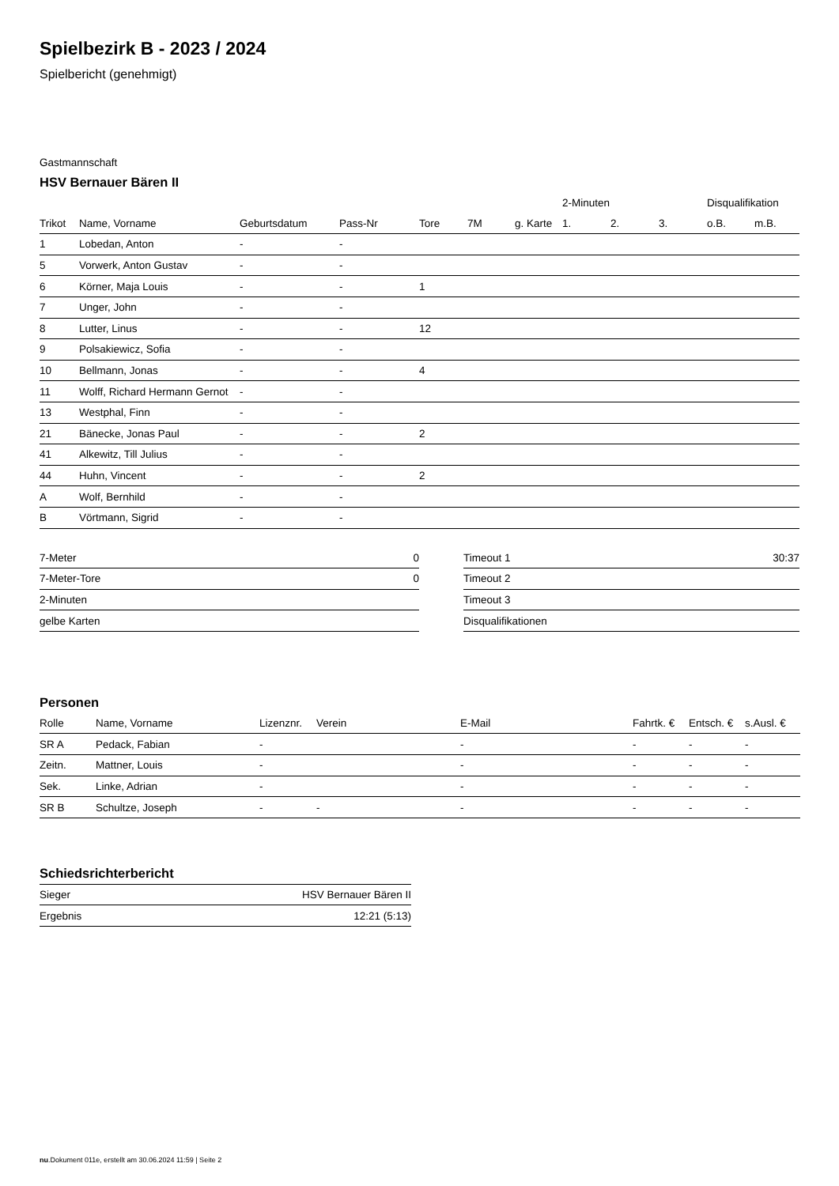Spielbezirk B - 2023 / 2024
Spielbericht (genehmigt)
Gastmannschaft
HSV Bernauer Bären II
| | | | | | | | 2-Minuten | | | Disqualifikation | |
| Trikot | Name, Vorname | Geburtsdatum | Pass-Nr | Tore | 7M | g. Karte | 1. | 2. | 3. | o.B. | m.B. |
| 1 | Lobedan, Anton | - | - | | | | | | | | |
| 5 | Vorwerk, Anton Gustav | - | - | | | | | | | | |
| 6 | Körner, Maja Louis | - | - | 1 | | | | | | | |
| 7 | Unger, John | - | - | | | | | | | | |
| 8 | Lutter, Linus | - | - | 12 | | | | | | | |
| 9 | Polsakiewicz, Sofia | - | - | | | | | | | | |
| 10 | Bellmann, Jonas | - | - | 4 | | | | | | | |
| 11 | Wolff, Richard Hermann Gernot | - | - | | | | | | | | |
| 13 | Westphal, Finn | - | - | | | | | | | | |
| 21 | Bänecke, Jonas Paul | - | - | 2 | | | | | | | |
| 41 | Alkewitz, Till Julius | - | - | | | | | | | | |
| 44 | Huhn, Vincent | - | - | 2 | | | | | | | |
| A | Wolf, Bernhild | - | - | | | | | | | | |
| B | Vörtmann, Sigrid | - | - | | | | | | | | |
| 7-Meter | 0 |
| 7-Meter-Tore | 0 |
| 2-Minuten | |
| gelbe Karten | |
| Timeout 1 | 30:37 |
| Timeout 2 | |
| Timeout 3 | |
| Disqualifikationen | |
Personen
| Rolle | Name, Vorname | Lizenznr. | Verein | E-Mail | Fahrtk. € | Entsch. € | s.Ausl. € |
| --- | --- | --- | --- | --- | --- | --- | --- |
| SR A | Pedack, Fabian | - | | - | - | - | - |
| Zeitn. | Mattner, Louis | - | | - | - | - | - |
| Sek. | Linke, Adrian | - | | - | - | - | - |
| SR B | Schultze, Joseph | - | - | - | - | - | - |
Schiedsrichterbericht
| Sieger | HSV Bernauer Bären II |
| Ergebnis | 12:21 (5:13) |
nu.Dokument 011e, erstellt am 30.06.2024 11:59 | Seite 2